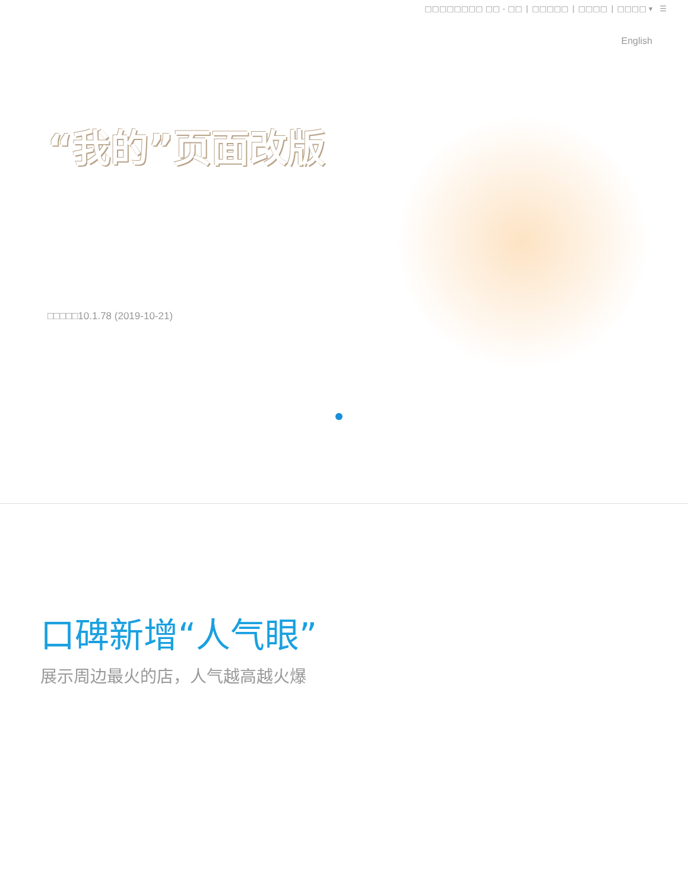□□□□□□□□ □□ - □□ | □□□□□ | □□□□ | □□□□ ▾ ☰
English
“我的”页面改版
□□□□□10.1.78 (2019-10-21)
口碑新增“人气眼”
展示周边最火的店，人气越高越火爆